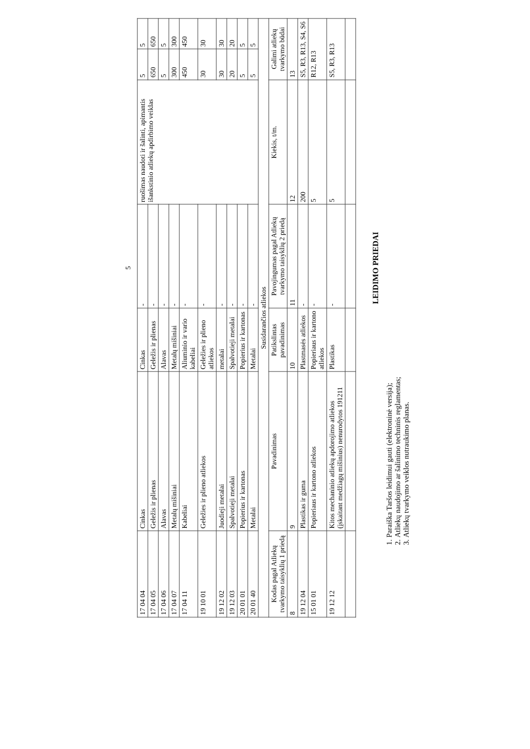5
| 17 04 04 | Cinkas | Cinkas | - | ruošimas naudoti ir šalinti, apimantis išankstinio atliekų apdirbimo veiklas | 5 | 5 |
| 17 04 05 | Geležis ir plienas | Geležis ir plienas | - | | 650 | 650 |
| 17 04 06 | Alavas | Alavas | - | | 5 | 5 |
| 17 04 07 | Metalų mišiniai | Metalų mišiniai | - | | 300 | 300 |
| 17 04 11 | Kabeliai | Aliuminio ir vario kabeliai | - | | 450 | 450 |
| 19 10 01 | Geležies ir plieno atliekos | Geležies ir plieno atliekos | - | | 30 | 30 |
| 19 12 02 | Juodieji metalai | metalai | - | | 30 | 30 |
| 19 12 03 | Spalvotieji metalai | Spalvotieji metalai | - | | 20 | 20 |
| 20 01 01 | Popierius ir kartonas | Popierius ir kartonas | - | | 5 | 5 |
| 20 01 40 | Metalai | Metalai | - | | 5 | 5 |
| Susidarančios atliekos | | | | | | |
| Kodas pagal Atliekų tvarkymo taisyklių 1 priedą | Pavadinimas | Patikslintas pavadinimas | Pavojingumas pagal Atliekų tvarkymo taisyklių 2 priedą | Kiekis, t/m. | Galimi atliekų tvarkymo būdai | |
| 8 | 9 | 10 | 11 | 12 | 13 | |
| 19 12 04 | Plastikas ir guma | Plastmasės atliekos | - | 200 | S5, R3, R13, S4, S6 | |
| 15 01 01 | Popieriaus ir kartono atliekos | Popieriaus ir kartono atliekos | - | 5 | R12, R13 | |
| 19 12 12 | Kitos mechaninio atliekų apdorojimo atliekos (įskaitant medžiagų mišinius) nenurodytos 191211 | Plastikas | - | 5 | S5, R3, R13 | |
LEIDIMO PRIEDAI
1. Paraiška Taršos leidimui gauti (elektroninė versija);
2. Atliekų naudojimo ar šalinimo techninis reglamentas;
3. Atliekų tvarkymo veiklos nutraukimo planas.